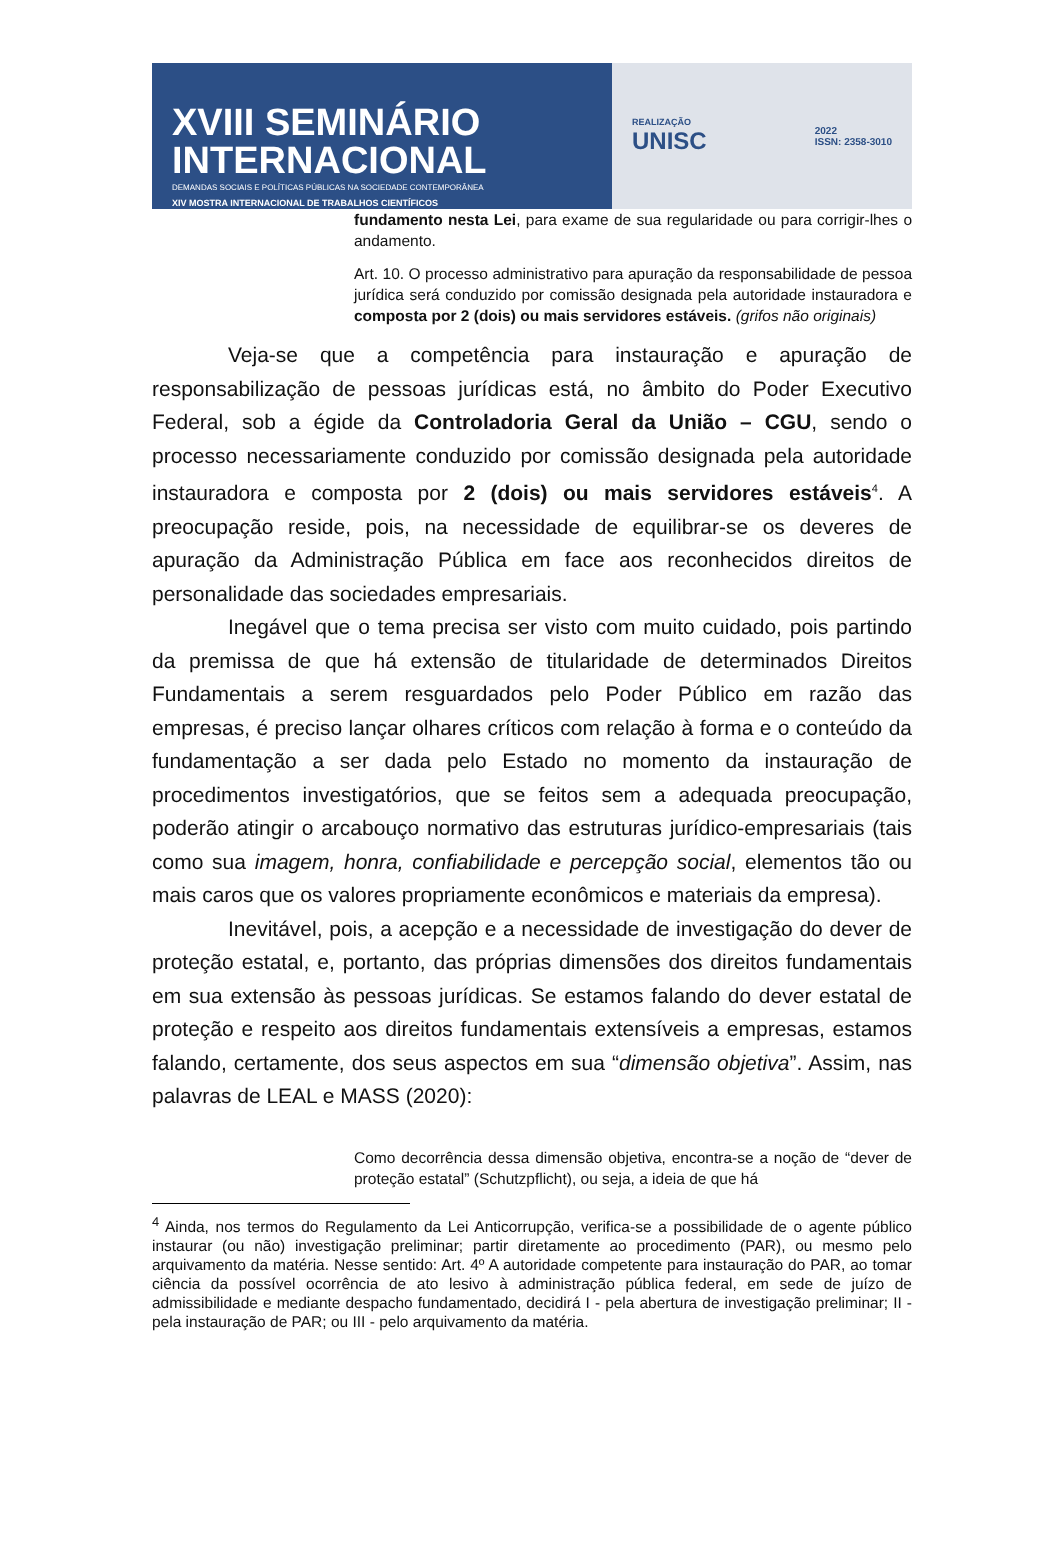XVIII SEMINÁRIO INTERNACIONAL
DEMANDAS SOCIAIS E POLÍTICAS PÚBLICAS NA SOCIEDADE CONTEMPORÂNEA
XIV MOSTRA INTERNACIONAL DE TRABALHOS CIENTÍFICOS
REALIZAÇÃO
UNISC
2022
ISSN: 2358-3010
fundamento nesta Lei, para exame de sua regularidade ou para corrigir-lhes o andamento.
Art. 10. O processo administrativo para apuração da responsabilidade de pessoa jurídica será conduzido por comissão designada pela autoridade instauradora e composta por 2 (dois) ou mais servidores estáveis. (grifos não originais)
Veja-se que a competência para instauração e apuração de responsabilização de pessoas jurídicas está, no âmbito do Poder Executivo Federal, sob a égide da Controladoria Geral da União – CGU, sendo o processo necessariamente conduzido por comissão designada pela autoridade instauradora e composta por 2 (dois) ou mais servidores estáveis<sup>4</sup>. A preocupação reside, pois, na necessidade de equilibrar-se os deveres de apuração da Administração Pública em face aos reconhecidos direitos de personalidade das sociedades empresariais.
Inegável que o tema precisa ser visto com muito cuidado, pois partindo da premissa de que há extensão de titularidade de determinados Direitos Fundamentais a serem resguardados pelo Poder Público em razão das empresas, é preciso lançar olhares críticos com relação à forma e o conteúdo da fundamentação a ser dada pelo Estado no momento da instauração de procedimentos investigatórios, que se feitos sem a adequada preocupação, poderão atingir o arcabouço normativo das estruturas jurídico-empresariais (tais como sua imagem, honra, confiabilidade e percepção social, elementos tão ou mais caros que os valores propriamente econômicos e materiais da empresa).
Inevitável, pois, a acepção e a necessidade de investigação do dever de proteção estatal, e, portanto, das próprias dimensões dos direitos fundamentais em sua extensão às pessoas jurídicas. Se estamos falando do dever estatal de proteção e respeito aos direitos fundamentais extensíveis a empresas, estamos falando, certamente, dos seus aspectos em sua “dimensão objetiva”. Assim, nas palavras de LEAL e MASS (2020):
Como decorrência dessa dimensão objetiva, encontra-se a noção de “dever de proteção estatal” (Schutzpflicht), ou seja, a ideia de que há
<sup>4</sup> Ainda, nos termos do Regulamento da Lei Anticorrupção, verifica-se a possibilidade de o agente público instaurar (ou não) investigação preliminar; partir diretamente ao procedimento (PAR), ou mesmo pelo arquivamento da matéria. Nesse sentido: Art. 4º A autoridade competente para instauração do PAR, ao tomar ciência da possível ocorrência de ato lesivo à administração pública federal, em sede de juízo de admissibilidade e mediante despacho fundamentado, decidirá I - pela abertura de investigação preliminar; II - pela instauração de PAR; ou III - pelo arquivamento da matéria.